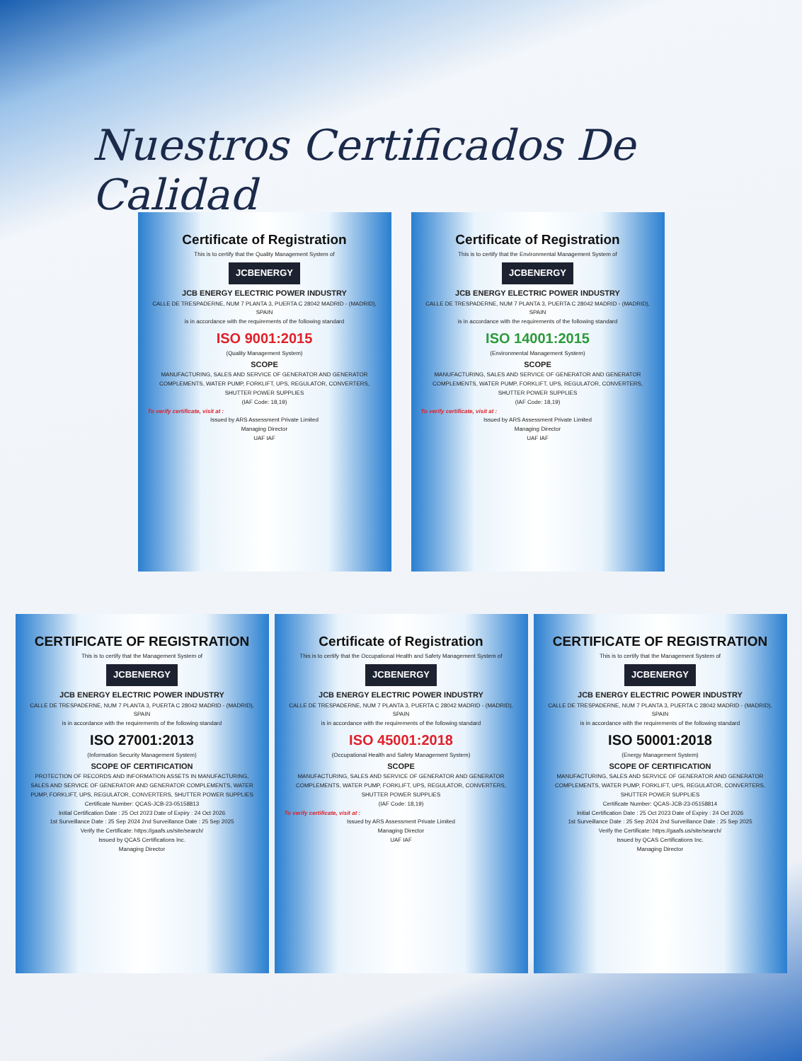Nuestros Certificados De Calidad
Certificate of Registration
This is to certify that the Quality Management System of
JCBENERGY
JCB ENERGY ELECTRIC POWER INDUSTRY
CALLE DE TRESPADERNE, NUM 7 PLANTA 3, PUERTA C 28042 MADRID - (MADRID), SPAIN
is in accordance with the requirements of the following standard
ISO 9001:2015
(Quality Management System)
SCOPE
MANUFACTURING, SALES AND SERVICE OF GENERATOR AND GENERATOR COMPLEMENTS, WATER PUMP, FORKLIFT, UPS, REGULATOR, CONVERTERS, SHUTTER POWER SUPPLIES
(IAF Code: 18,19)
To verify certificate, visit at :
Issued by ARS Assessment Private Limited
Managing Director
UAF IAF
Certificate of Registration
This is to certify that the Environmental Management System of
JCBENERGY
JCB ENERGY ELECTRIC POWER INDUSTRY
CALLE DE TRESPADERNE, NUM 7 PLANTA 3, PUERTA C 28042 MADRID - (MADRID), SPAIN
is in accordance with the requirements of the following standard
ISO 14001:2015
(Environmental Management System)
SCOPE
MANUFACTURING, SALES AND SERVICE OF GENERATOR AND GENERATOR COMPLEMENTS, WATER PUMP, FORKLIFT, UPS, REGULATOR, CONVERTERS, SHUTTER POWER SUPPLIES
(IAF Code: 18,19)
To verify certificate, visit at :
Issued by ARS Assessment Private Limited
Managing Director
UAF IAF
CERTIFICATE OF REGISTRATION
This is to certify that the Management System of
JCBENERGY
JCB ENERGY ELECTRIC POWER INDUSTRY
CALLE DE TRESPADERNE, NUM 7 PLANTA 3, PUERTA C 28042 MADRID - (MADRID), SPAIN
is in accordance with the requirements of the following standard
ISO 27001:2013
(Information Security Management System)
SCOPE OF CERTIFICATION
PROTECTION OF RECORDS AND INFORMATION ASSETS IN MANUFACTURING, SALES AND SERVICE OF GENERATOR AND GENERATOR COMPLEMENTS, WATER PUMP, FORKLIFT, UPS, REGULATOR, CONVERTERS, SHUTTER POWER SUPPLIES
Certificate Number: QCAS-JCB-23-05158813
Initial Certification Date : 25 Oct 2023 Date of Expiry : 24 Oct 2026
1st Surveillance Date : 25 Sep 2024 2nd Surveillance Date : 25 Sep 2025
Verify the Certificate: https://gaafs.us/site/search/
Issued by QCAS Certifications Inc.
Managing Director
Certificate of Registration
This is to certify that the Occupational Health and Safety Management System of
JCBENERGY
JCB ENERGY ELECTRIC POWER INDUSTRY
CALLE DE TRESPADERNE, NUM 7 PLANTA 3, PUERTA C 28042 MADRID - (MADRID), SPAIN
is in accordance with the requirements of the following standard
ISO 45001:2018
(Occupational Health and Safety Management System)
SCOPE
MANUFACTURING, SALES AND SERVICE OF GENERATOR AND GENERATOR COMPLEMENTS, WATER PUMP, FORKLIFT, UPS, REGULATOR, CONVERTERS, SHUTTER POWER SUPPLIES
(IAF Code: 18,19)
To verify certificate, visit at :
Issued by ARS Assessment Private Limited
Managing Director
UAF IAF
CERTIFICATE OF REGISTRATION
This is to certify that the Management System of
JCBENERGY
JCB ENERGY ELECTRIC POWER INDUSTRY
CALLE DE TRESPADERNE, NUM 7 PLANTA 3, PUERTA C 28042 MADRID - (MADRID), SPAIN
is in accordance with the requirements of the following standard
ISO 50001:2018
(Energy Management System)
SCOPE OF CERTIFICATION
MANUFACTURING, SALES AND SERVICE OF GENERATOR AND GENERATOR COMPLEMENTS, WATER PUMP, FORKLIFT, UPS, REGULATOR, CONVERTERS, SHUTTER POWER SUPPLIES
Certificate Number: QCAS-JCB-23-05158814
Initial Certification Date : 25 Oct 2023 Date of Expiry : 24 Oct 2026
1st Surveillance Date : 25 Sep 2024 2nd Surveillance Date : 25 Sep 2025
Verify the Certificate: https://gaafs.us/site/search/
Issued by QCAS Certifications Inc.
Managing Director